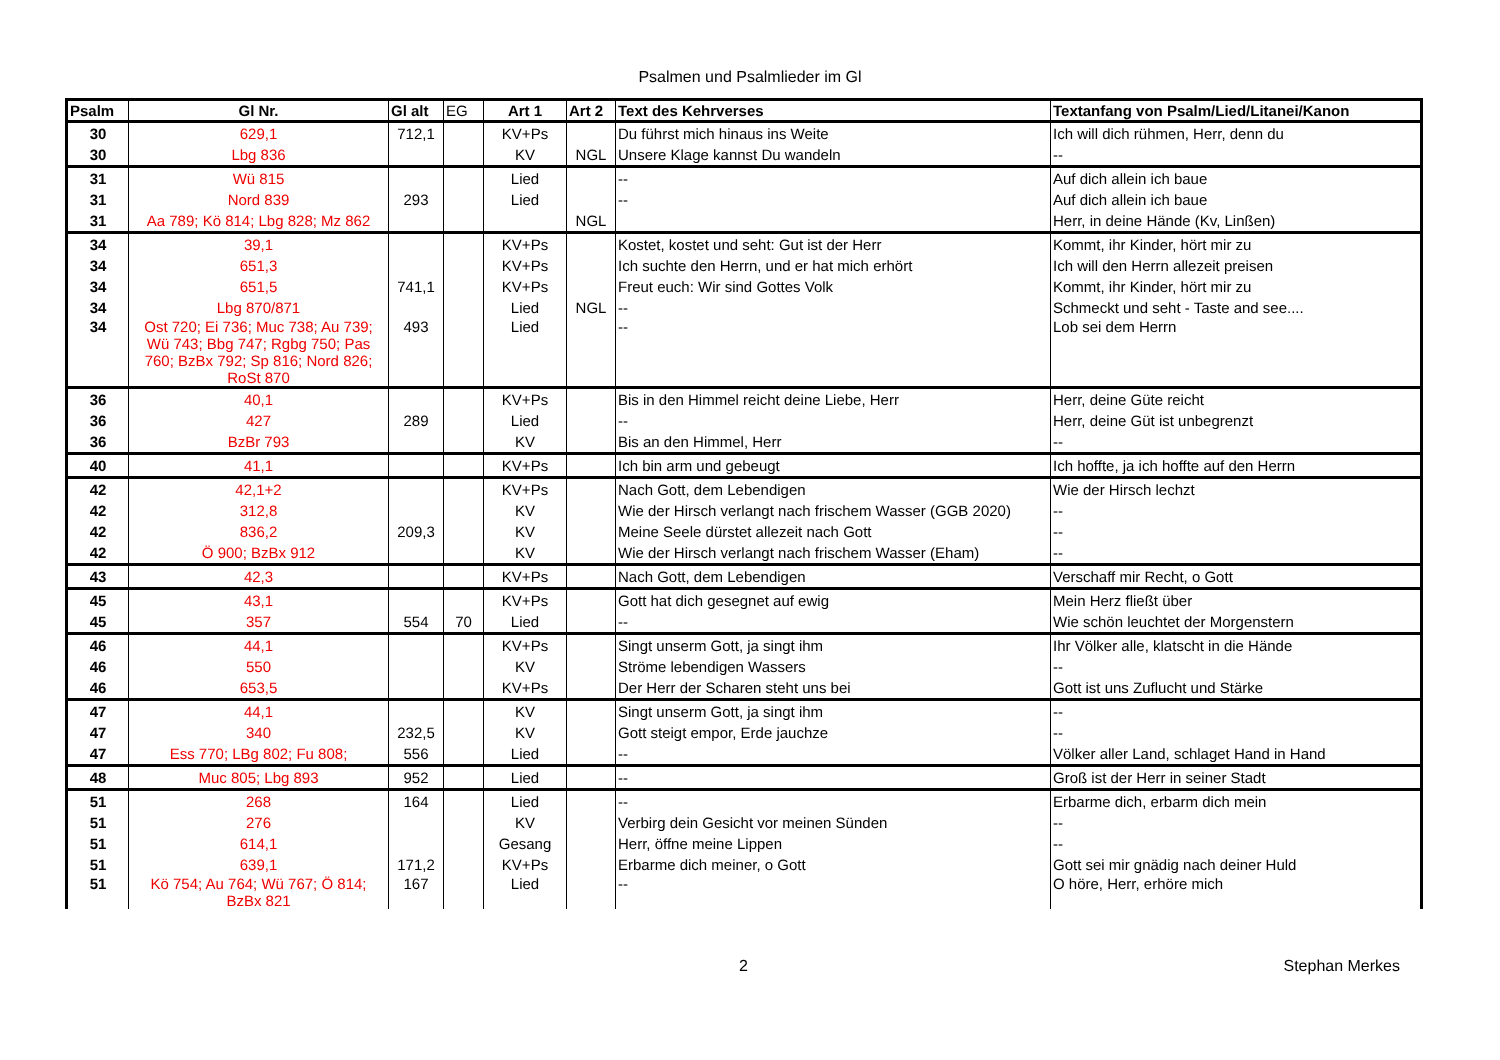Psalmen und Psalmlieder im Gl
| Psalm | Gl Nr. | Gl alt | EG | Art 1 | Art 2 | Text des Kehrverses | Textanfang von Psalm/Lied/Litanei/Kanon |
| --- | --- | --- | --- | --- | --- | --- | --- |
| 30 | 629,1 | 712,1 | | KV+Ps | | Du führst mich hinaus ins Weite | Ich will dich rühmen, Herr, denn du |
| 30 | Lbg 836 | | | KV | NGL | Unsere Klage kannst Du wandeln | -- |
| 31 | Wü 815 | | | Lied | | -- | Auf dich allein ich baue |
| 31 | Nord 839 | 293 | | Lied | | -- | Auf dich allein ich baue |
| 31 | Aa 789; Kö 814; Lbg 828; Mz 862 | | | | NGL | | Herr, in deine Hände (Kv, Linßen) |
| 34 | 39,1 | | | KV+Ps | | Kostet, kostet und seht: Gut ist der Herr | Kommt, ihr Kinder, hört mir zu |
| 34 | 651,3 | | | KV+Ps | | Ich suchte den Herrn, und er hat mich erhört | Ich will den Herrn allezeit preisen |
| 34 | 651,5 | 741,1 | | KV+Ps | | Freut euch: Wir sind Gottes Volk | Kommt, ihr Kinder, hört mir zu |
| 34 | Lbg 870/871 | | | Lied | NGL | -- | Schmeckt und seht - Taste and see.... |
| 34 | Ost 720; Ei 736; Muc 738; Au 739; Wü 743; Bbg 747; Rgbg 750; Pas 760; BzBx 792; Sp 816; Nord 826; RoSt 870 | 493 | | Lied | | -- | Lob sei dem Herrn |
| 36 | 40,1 | | | KV+Ps | | Bis in den Himmel reicht deine Liebe, Herr | Herr, deine Güte reicht |
| 36 | 427 | 289 | | Lied | | -- | Herr, deine Güt ist unbegrenzt |
| 36 | BzBr 793 | | | KV | | Bis an den Himmel, Herr | -- |
| 40 | 41,1 | | | KV+Ps | | Ich bin arm und gebeugt | Ich hoffte, ja ich hoffte auf den Herrn |
| 42 | 42,1+2 | | | KV+Ps | | Nach Gott, dem Lebendigen | Wie der Hirsch lechzt |
| 42 | 312,8 | | | KV | | Wie der Hirsch verlangt nach frischem Wasser (GGB 2020) | -- |
| 42 | 836,2 | 209,3 | | KV | | Meine Seele dürstet allezeit nach Gott | -- |
| 42 | Ö 900; BzBx 912 | | | KV | | Wie der Hirsch verlangt nach frischem Wasser (Eham) | -- |
| 43 | 42,3 | | | KV+Ps | | Nach Gott, dem Lebendigen | Verschaff mir Recht, o Gott |
| 45 | 43,1 | | | KV+Ps | | Gott hat dich gesegnet auf ewig | Mein Herz fließt über |
| 45 | 357 | 554 | 70 | Lied | | -- | Wie schön leuchtet der Morgenstern |
| 46 | 44,1 | | | KV+Ps | | Singt unserm Gott, ja singt ihm | Ihr Völker alle, klatscht in die Hände |
| 46 | 550 | | | KV | | Ströme lebendigen Wassers | -- |
| 46 | 653,5 | | | KV+Ps | | Der Herr der Scharen steht uns bei | Gott ist uns Zuflucht und Stärke |
| 47 | 44,1 | | | KV | | Singt unserm Gott, ja singt ihm | -- |
| 47 | 340 | 232,5 | | KV | | Gott steigt empor, Erde jauchze | -- |
| 47 | Ess 770; LBg 802; Fu 808; | 556 | | Lied | | -- | Völker aller Land, schlaget Hand in Hand |
| 48 | Muc 805; Lbg 893 | 952 | | Lied | | -- | Groß ist der Herr in seiner Stadt |
| 51 | 268 | 164 | | Lied | | -- | Erbarme dich, erbarm dich mein |
| 51 | 276 | | | KV | | Verbirg dein Gesicht vor meinen Sünden | -- |
| 51 | 614,1 | | | Gesang | | Herr, öffne meine Lippen | -- |
| 51 | 639,1 | 171,2 | | KV+Ps | | Erbarme dich meiner, o Gott | Gott sei mir gnädig nach deiner Huld |
| 51 | Kö 754; Au 764; Wü 767; Ö 814; BzBx 821 | 167 | | Lied | | -- | O höre, Herr, erhöre mich |
2 Stephan Merkes